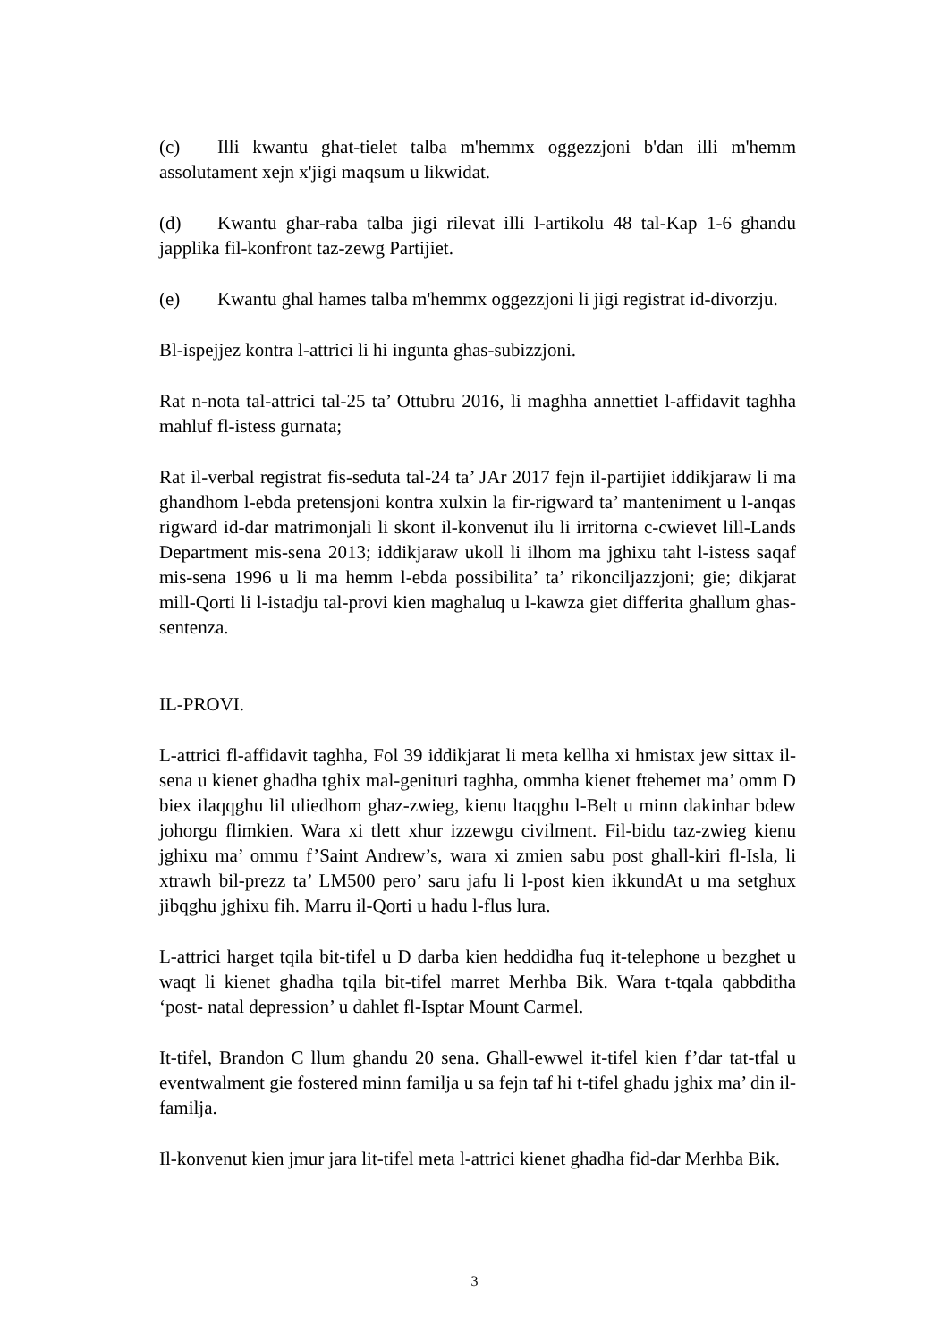(c) Illi kwantu ghat-tielet talba m'hemmx oggezzjoni b'dan illi m'hemm assolutament xejn x'jigi maqsum u likwidat.
(d) Kwantu ghar-raba talba jigi rilevat illi l-artikolu 48 tal-Kap 1-6 ghandu japplika fil-konfront taz-zewg Partijiet.
(e) Kwantu ghal hames talba m'hemmx oggezzjoni li jigi registrat id-divorzju.
Bl-ispejjez kontra l-attrici li hi ingunta ghas-subizzjoni.
Rat n-nota tal-attrici tal-25 ta’ Ottubru 2016, li maghha annettiet l-affidavit taghha mahluf fl-istess gurnata;
Rat il-verbal registrat fis-seduta tal-24 ta’ JAr 2017 fejn il-partijiet iddikjaraw li ma ghandhom l-ebda pretensjoni kontra xulxin la fir-rigward ta’ manteniment u l-anqas rigward id-dar matrimonjali li skont il-konvenut ilu li irritorna c-cwievet lill-Lands Department mis-sena 2013; iddikjaraw ukoll li ilhom ma jghixu taht l-istess saqaf mis-sena 1996 u li ma hemm l-ebda possibilita’ ta’ rikonciljazzjoni; gie; dikjarat mill-Qorti li l-istadju tal-provi kien maghaluq u l-kawza giet differita ghallum ghas-sentenza.
IL-PROVI.
L-attrici fl-affidavit taghha, Fol 39 iddikjarat li meta kellha xi hmistax jew sittax il-sena u kienet ghadha tghix mal-genituri taghha, ommha kienet ftehemet ma’ omm D biex ilaqqghu lil uliedhom ghaz-zwieg, kienu ltaqghu l-Belt u minn dakinhar bdew johorgu flimkien. Wara xi tlett xhur izzewgu civilment. Fil-bidu taz-zwieg kienu jghixu ma’ ommu f’Saint Andrew’s, wara xi zmien sabu post ghall-kiri fl-Isla, li xtrawh bil-prezz ta’ LM500 pero’ saru jafu li l-post kien ikkundAt u ma setghux jibqghu jghixu fih. Marru il-Qorti u hadu l-flus lura.
L-attrici harget tqila bit-tifel u D darba kien heddidha fuq it-telephone u bezghet u waqt li kienet ghadha tqila bit-tifel marret Merhba Bik. Wara t-tqala qabbditha ‘post- natal depression’ u dahlet fl-Isptar Mount Carmel.
It-tifel, Brandon C llum ghandu 20 sena. Ghall-ewwel it-tifel kien f’dar tat-tfal u eventwalment gie fostered minn familja u sa fejn taf hi t-tifel ghadu jghix ma’ din il-familja.
Il-konvenut kien jmur jara lit-tifel meta l-attrici kienet ghadha fid-dar Merhba Bik.
3